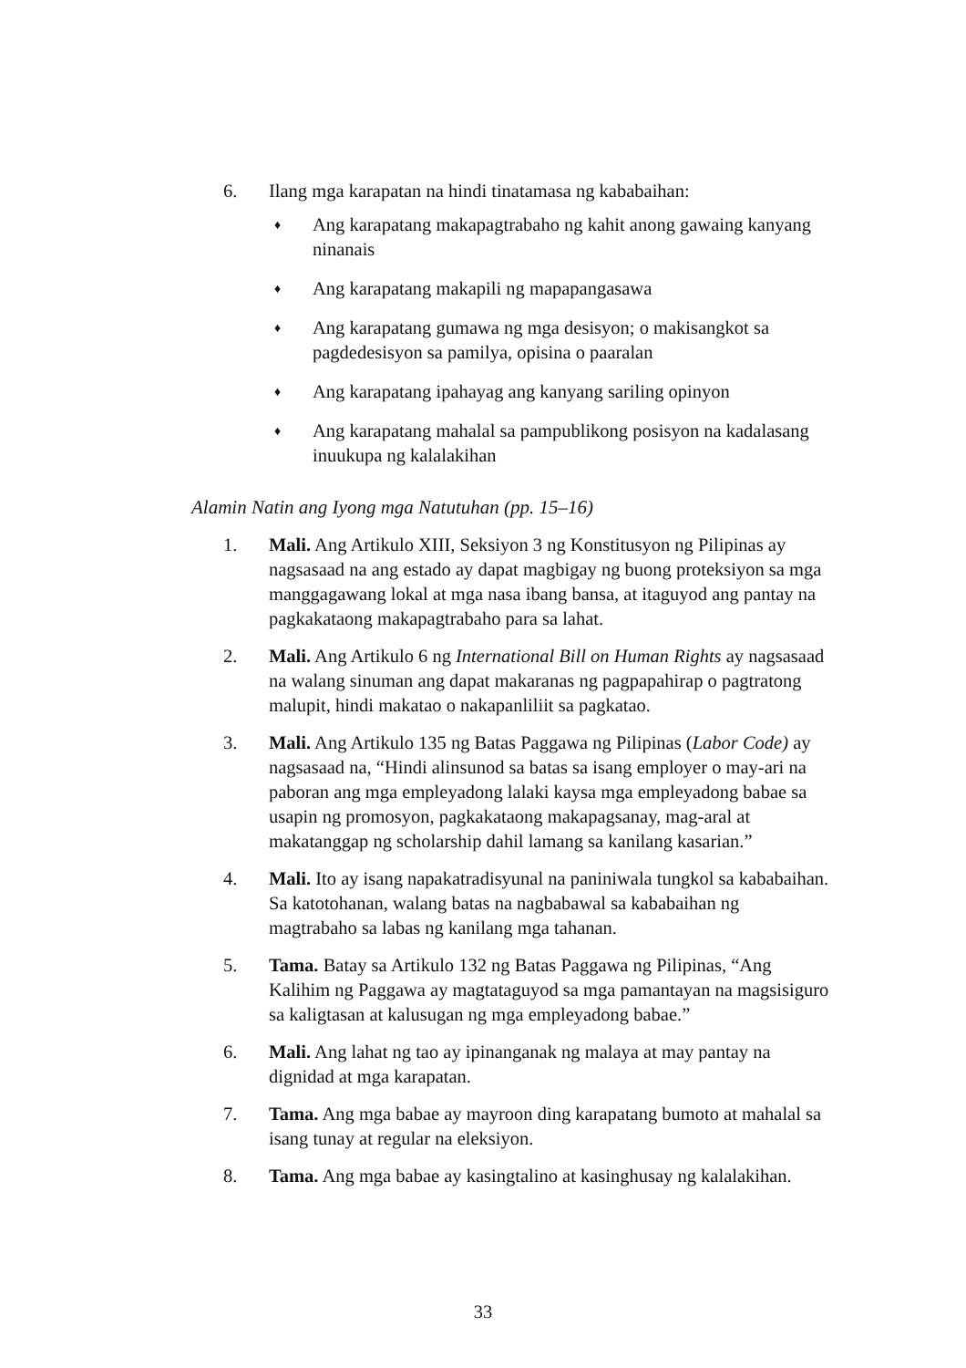6. Ilang mga karapatan na hindi tinatamasa ng kababaihan:
♦ Ang karapatang makapagtrabaho ng kahit anong gawaing kanyang ninanais
♦ Ang karapatang makapili ng mapapangasawa
♦ Ang karapatang gumawa ng mga desisyon; o makisangkot sa pagdedesisyon sa pamilya, opisina o paaralan
♦ Ang karapatang ipahayag ang kanyang sariling opinyon
♦ Ang karapatang mahalal sa pampublikong posisyon na kadalasang inuukupa ng kalalakihan
Alamin Natin ang Iyong mga Natutuhan (pp. 15–16)
1. Mali. Ang Artikulo XIII, Seksiyon 3 ng Konstitusyon ng Pilipinas ay nagsasaad na ang estado ay dapat magbigay ng buong proteksiyon sa mga manggagawang lokal at mga nasa ibang bansa, at itaguyod ang pantay na pagkakataong makapagtrabaho para sa lahat.
2. Mali. Ang Artikulo 6 ng International Bill on Human Rights ay nagsasaad na walang sinuman ang dapat makaranas ng pagpapahirap o pagtratong malupit, hindi makatao o nakapanliliit sa pagkatao.
3. Mali. Ang Artikulo 135 ng Batas Paggawa ng Pilipinas (Labor Code) ay nagsasaad na, “Hindi alinsunod sa batas sa isang employer o may-ari na paboran ang mga empleyadong lalaki kaysa mga empleyadong babae sa usapin ng promosyon, pagkakataong makapagsanay, mag-aral at makatanggap ng scholarship dahil lamang sa kanilang kasarian.”
4. Mali. Ito ay isang napakatradisyunal na paniniwala tungkol sa kababaihan. Sa katotohanan, walang batas na nagbabawal sa kababaihan ng magtrabaho sa labas ng kanilang mga tahanan.
5. Tama. Batay sa Artikulo 132 ng Batas Paggawa ng Pilipinas, “Ang Kalihim ng Paggawa ay magtataguyod sa mga pamantayan na magsisiguro sa kaligtasan at kalusugan ng mga empleyadong babae.”
6. Mali. Ang lahat ng tao ay ipinanganak ng malaya at may pantay na dignidad at mga karapatan.
7. Tama. Ang mga babae ay mayroon ding karapatang bumoto at mahalal sa isang tunay at regular na eleksiyon.
8. Tama. Ang mga babae ay kasingtalino at kasinghusay ng kalalakihan.
33